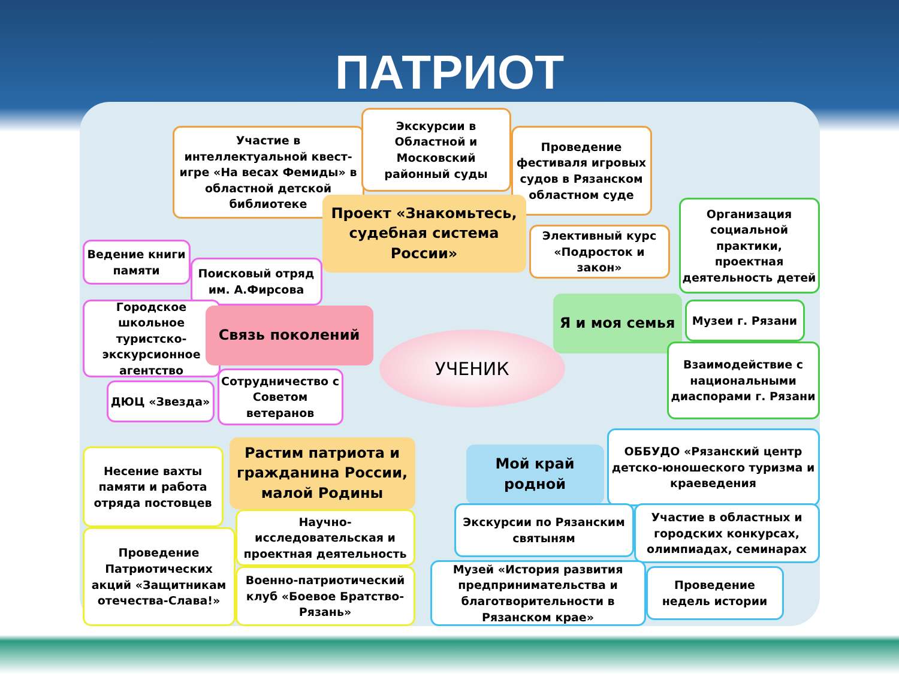ПАТРИОТ
Участие в интеллектуальной квест-игре «На весах Фемиды» в областной детской библиотеке
Экскурсии в Областной и Московский районный суды
Проведение фестиваля игровых судов в Рязанском областном суде
Проект «Знакомьтесь, судебная система России»
Элективный курс «Подросток и закон»
Организация социальной практики, проектная деятельность детей
Ведение книги памяти
Поисковый отряд им. А.Фирсова
Городское школьное туристско-экскурсионное агентство
Связь поколений
УЧЕНИК
Я и моя семья Музеи г. Рязани
Взаимодействие с национальными диаспорами г. Рязани
ДЮЦ «Звезда»
Сотрудничество с Советом ветеранов
Несение вахты памяти и работа отряда постовцев
Растим патриота и гражданина России, малой Родины
Мой край родной
ОББУДО «Рязанский центр детско-юношеского туризма и краеведения
Проведение Патриотических акций «Защитникам отечества-Слава!»
Научно-исследовательская и проектная деятельность
Военно-патриотический клуб «Боевое Братство-Рязань»
Экскурсии по Рязанским святыням
Участие в областных и городских конкурсах, олимпиадах, семинарах
Музей «История развития предпринимательства и благотворительности в Рязанском крае»
Проведение недель истории